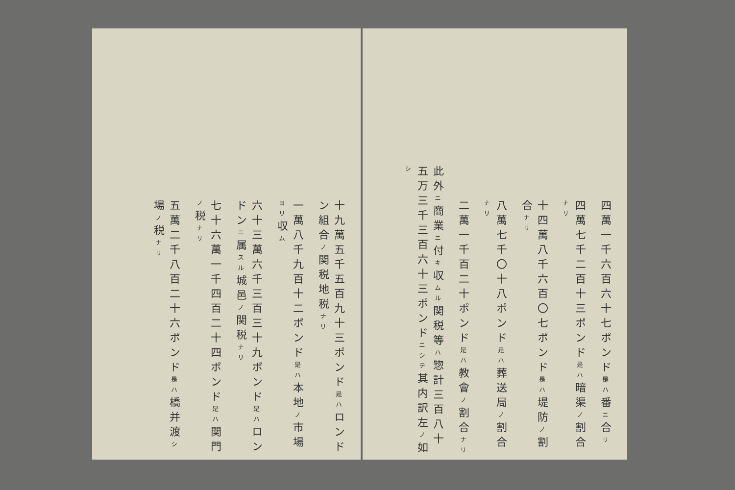四萬一千六百六十七ポンド是ハ番ニ合リ
四萬七千二百十三ポンド是ハ暗渠ノ割合ナリ
十四萬八千六百〇七ポンド是ハ堤防ノ割合ナリ
八萬七千〇十八ポンド是ハ葬送局ノ割合ナリ
二萬一千百二十ポンド是ハ教會ノ割合ナリ
此外ニ商業ニ付キ収ムル関税等ハ惣計三百八十五万三千三百六十三ポンドニシテ其内訳左ノ如シ
十九萬五千五百九十三ポンド是ハロンドン組合ノ関税地税ナリ
一萬八千九百十二ポンド是ハ本地ノ市場ヨリ収ム
六十三萬六千三百三十九ポンド是ハロンドンニ属スル城邑ノ関税ナリ
七十六萬一千四百二十四ポンド是ハ関門ノ税ナリ
五萬二千八百二十六ポンド是ハ橋并渡シ場ノ税ナリ